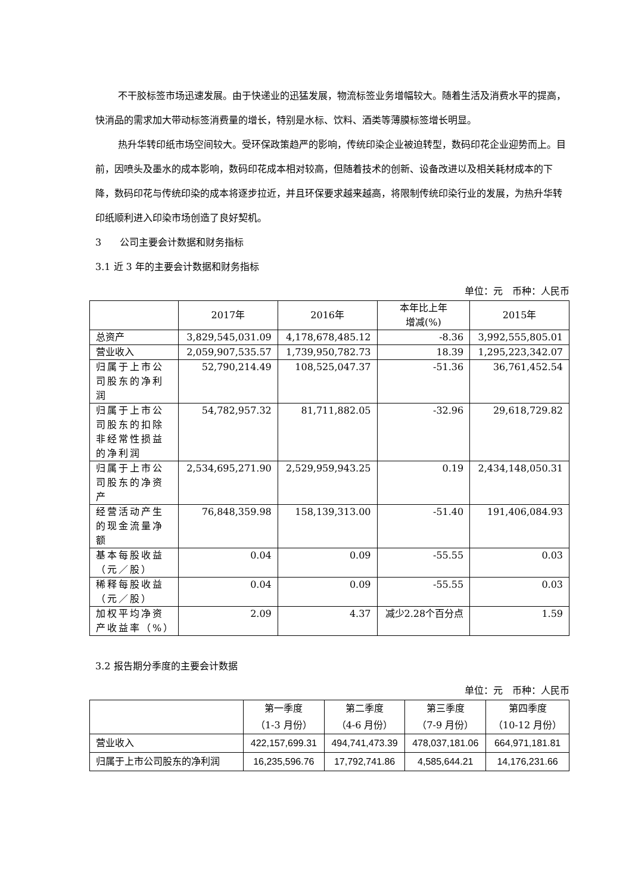不干胶标签市场迅速发展。由于快递业的迅猛发展，物流标签业务增幅较大。随着生活及消费水平的提高，快消品的需求加大带动标签消费量的增长，特别是水标、饮料、酒类等薄膜标签增长明显。
热升华转印纸市场空间较大。受环保政策趋严的影响，传统印染企业被迫转型，数码印花企业迎势而上。目前，因喷头及墨水的成本影响，数码印花成本相对较高，但随着技术的创新、设备改进以及相关耗材成本的下降，数码印花与传统印染的成本将逐步拉近，并且环保要求越来越高，将限制传统印染行业的发展，为热升华转印纸顺利进入印染市场创造了良好契机。
3 公司主要会计数据和财务指标
3.1 近 3 年的主要会计数据和财务指标
单位：元　币种：人民币
| | 2017年 | 2016年 | 本年比上年 增减(%) | 2015年 |
| --- | --- | --- | --- | --- |
| 总资产 | 3,829,545,031.09 | 4,178,678,485.12 | -8.36 | 3,992,555,805.01 |
| 营业收入 | 2,059,907,535.57 | 1,739,950,782.73 | 18.39 | 1,295,223,342.07 |
| 归属于上市公司股东的净利润 | 52,790,214.49 | 108,525,047.37 | -51.36 | 36,761,452.54 |
| 归属于上市公司股东的扣除非经常性损益的净利润 | 54,782,957.32 | 81,711,882.05 | -32.96 | 29,618,729.82 |
| 归属于上市公司股东的净资产 | 2,534,695,271.90 | 2,529,959,943.25 | 0.19 | 2,434,148,050.31 |
| 经营活动产生的现金流量净额 | 76,848,359.98 | 158,139,313.00 | -51.40 | 191,406,084.93 |
| 基本每股收益（元／股） | 0.04 | 0.09 | -55.55 | 0.03 |
| 稀释每股收益（元／股） | 0.04 | 0.09 | -55.55 | 0.03 |
| 加权平均净资产收益率（%） | 2.09 | 4.37 | 减少2.28个百分点 | 1.59 |
3.2 报告期分季度的主要会计数据
单位：元　币种：人民币
| | 第一季度 （1-3 月份） | 第二季度 （4-6 月份） | 第三季度 （7-9 月份） | 第四季度 （10-12 月份） |
| --- | --- | --- | --- | --- |
| 营业收入 | 422,157,699.31 | 494,741,473.39 | 478,037,181.06 | 664,971,181.81 |
| 归属于上市公司股东的净利润 | 16,235,596.76 | 17,792,741.86 | 4,585,644.21 | 14,176,231.66 |